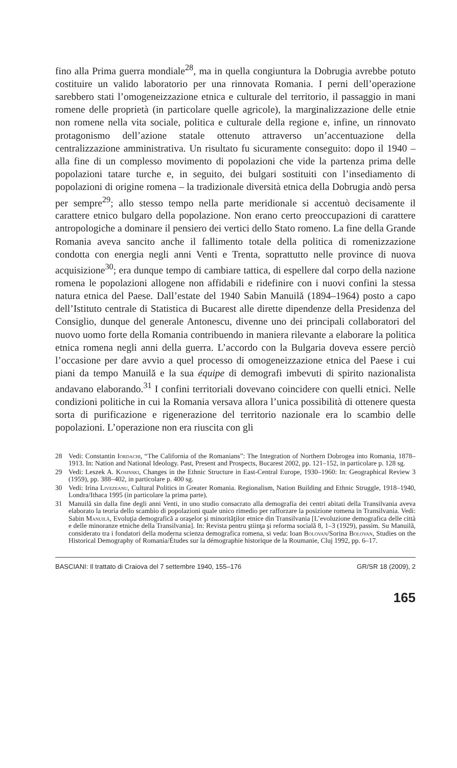fino alla Prima guerra mondiale<sup>28</sup>, ma in quella congiuntura la Dobrugia avrebbe potuto costituire un valido laboratorio per una rinnovata Romania. I perni dell’operazione sarebbero stati l’omogeneizzazione etnica e culturale del territorio, il passaggio in mani romene delle proprietà (in particolare quelle agricole), la marginalizzazione delle etnie non romene nella vita sociale, politica e culturale della regione e, infine, un rinnovato protagonismo dell’azione statale ottenuto attraverso un’accentuazione della centralizzazione amministrativa. Un risultato fu sicuramente conseguito: dopo il 1940 – alla fine di un complesso movimento di popolazioni che vide la partenza prima delle popolazioni tatare turche e, in seguito, dei bulgari sostituiti con l’insediamento di popolazioni di origine romena – la tradizionale diversità etnica della Dobrugia andò persa per sempre<sup>29</sup>; allo stesso tempo nella parte meridionale si accentuò decisamente il carattere etnico bulgaro della popolazione. Non erano certo preoccupazioni di carattere antropologiche a dominare il pensiero dei vertici dello Stato romeno. La fine della Grande Romania aveva sancito anche il fallimento totale della politica di romenizzazione condotta con energia negli anni Venti e Trenta, soprattutto nelle province di nuova acquisizione<sup>30</sup>; era dunque tempo di cambiare tattica, di espellere dal corpo della nazione romena le popolazioni allogene non affidabili e ridefinire con i nuovi confini la stessa natura etnica del Paese. Dall’estate del 1940 Sabin Manuilă (1894–1964) posto a capo dell’Istituto centrale di Statistica di Bucarest alle dirette dipendenze della Presidenza del Consiglio, dunque del generale Antonescu, divenne uno dei principali collaboratori del nuovo uomo forte della Romania contribuendo in maniera rilevante a elaborare la politica etnica romena negli anni della guerra. L’accordo con la Bulgaria doveva essere perciò l’occasione per dare avvio a quel processo di omogeneizzazione etnica del Paese i cui piani da tempo Manuilă e la sua équipe di demografi imbevuti di spirito nazionalista andavano elaborando.<sup>31</sup> I confini territoriali dovevano coincidere con quelli etnici. Nelle condizioni politiche in cui la Romania versava allora l’unica possibilità di ottenere questa sorta di purificazione e rigenerazione del territorio nazionale era lo scambio delle popolazioni. L’operazione non era riuscita con gli
28 Vedi: Constantin Iordachi, “The California of the Romanians”: The Integration of Northern Dobrogea into Romania, 1878–1913. In: Nation and National Ideology. Past, Present and Prospects, Bucarest 2002, pp. 121–152, in particolare p. 128 sg.
29 Vedi: Leszek A. Kosinski, Changes in the Ethnic Structure in East-Central Europe, 1930–1960: In: Geographical Review 3 (1959), pp. 388–402, in particolare p. 400 sg.
30 Vedi: Irina Livezeanu, Cultural Politics in Greater Romania. Regionalism, Nation Building and Ethnic Struggle, 1918–1940, Londra/Ithaca 1995 (in particolare la prima parte).
31 Manuilă sin dalla fine degli anni Venti, in uno studio consacrato alla demografia dei centri abitati della Transilvania aveva elaborato la teoria dello scambio di popolazioni quale unico rimedio per rafforzare la posizione romena in Transilvania. Vedi: Sabin Manuilă, Evoluţia demografică a oraşelor şi minorităţilor etnice din Transilvania [L’evoluzione demografica delle città e delle minoranze etniche della Transilvania]. In: Revista pentru ştiinţa şi reforma socială 8, 1–3 (1929), passim. Su Manuilă, considerato tra i fondatori della moderna scienza demografica romena, si veda: Ioan Bolovan/Sorina Bolovan, Studies on the Historical Demography of Romania/Études sur la démographie historique de la Roumanie, Cluj 1992, pp. 6–17.
BASCIANI: Il trattato di Craiova del 7 settembre 1940, 155–176 GR/SR 18 (2009), 2
165